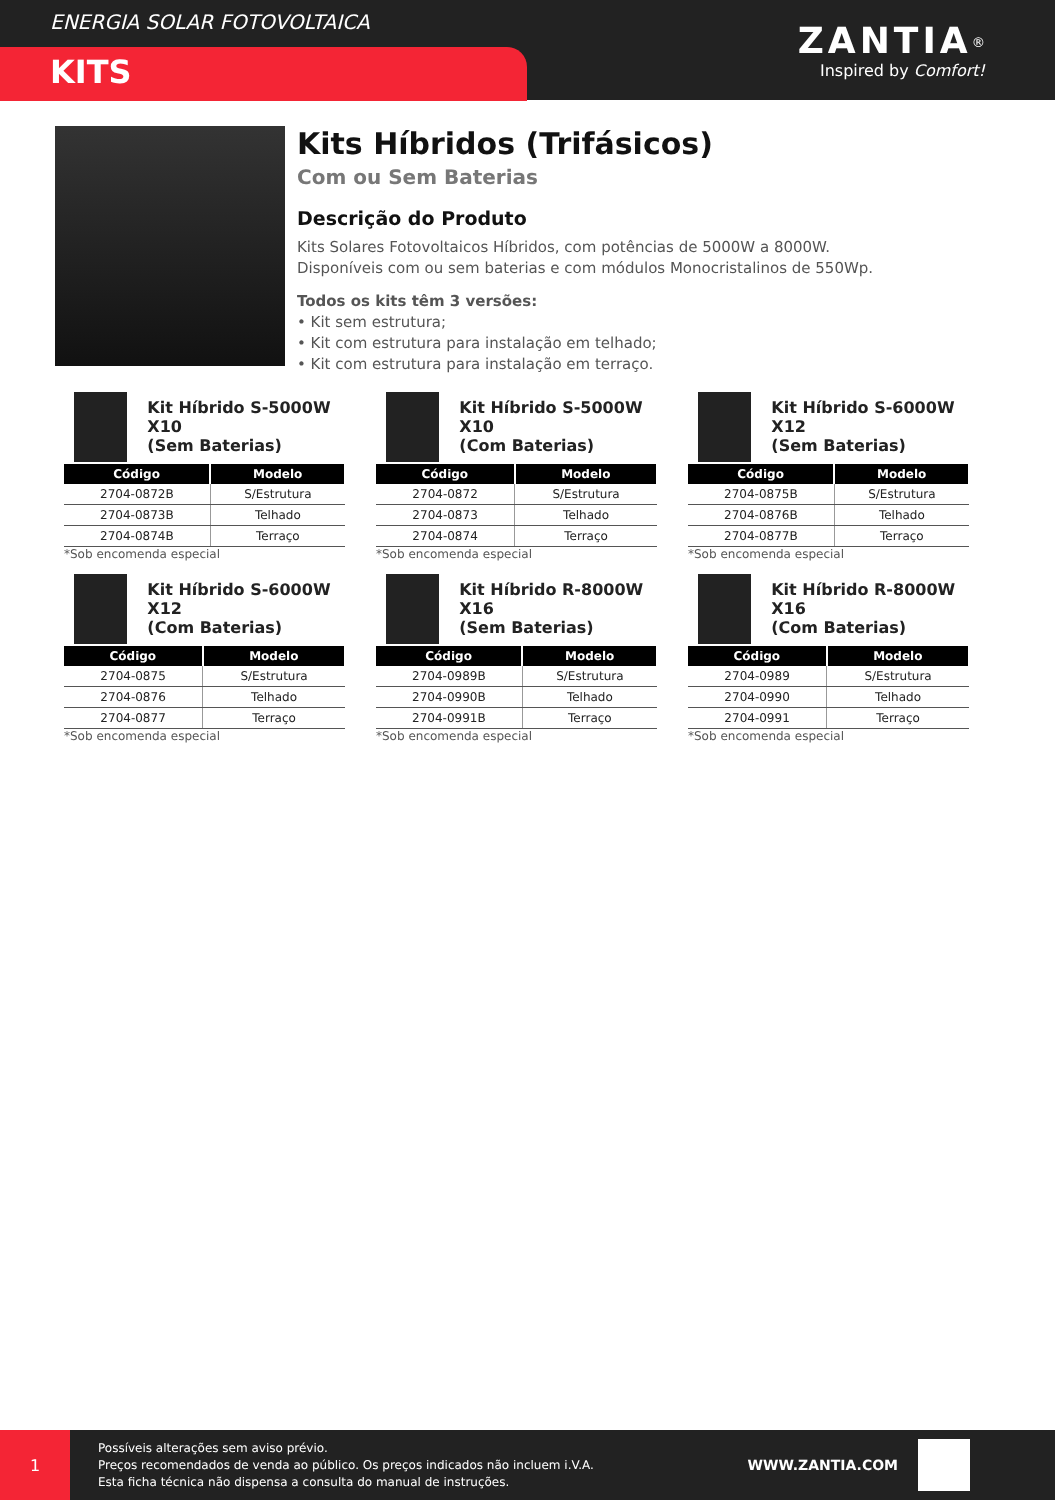ENERGIA SOLAR FOTOVOLTAICA
KITS
ZANTIA<sup>®</sup>
Inspired by Comfort!
Kits Híbridos (Trifásicos)
Com ou Sem Baterias
Descrição do Produto
Kits Solares Fotovoltaicos Híbridos, com potências de 5000W a 8000W.
Disponíveis com ou sem baterias e com módulos Monocristalinos de 550Wp.
Todos os kits têm 3 versões:
• Kit sem estrutura;
• Kit com estrutura para instalação em telhado;
• Kit com estrutura para instalação em terraço.
Kit Híbrido S-5000W X10
(Sem Baterias)
| Código | Modelo |
| --- | --- |
| 2704-0872B | S/Estrutura |
| 2704-0873B | Telhado |
| 2704-0874B | Terraço |
*Sob encomenda especial
Kit Híbrido S-5000W X10
(Com Baterias)
| Código | Modelo |
| --- | --- |
| 2704-0872 | S/Estrutura |
| 2704-0873 | Telhado |
| 2704-0874 | Terraço |
*Sob encomenda especial
Kit Híbrido S-6000W X12
(Sem Baterias)
| Código | Modelo |
| --- | --- |
| 2704-0875B | S/Estrutura |
| 2704-0876B | Telhado |
| 2704-0877B | Terraço |
*Sob encomenda especial
Kit Híbrido S-6000W X12
(Com Baterias)
| Código | Modelo |
| --- | --- |
| 2704-0875 | S/Estrutura |
| 2704-0876 | Telhado |
| 2704-0877 | Terraço |
*Sob encomenda especial
Kit Híbrido R-8000W X16
(Sem Baterias)
| Código | Modelo |
| --- | --- |
| 2704-0989B | S/Estrutura |
| 2704-0990B | Telhado |
| 2704-0991B | Terraço |
*Sob encomenda especial
Kit Híbrido R-8000W X16
(Com Baterias)
| Código | Modelo |
| --- | --- |
| 2704-0989 | S/Estrutura |
| 2704-0990 | Telhado |
| 2704-0991 | Terraço |
*Sob encomenda especial
1
Possíveis alterações sem aviso prévio.
Preços recomendados de venda ao público. Os preços indicados não incluem i.V.A.
Esta ficha técnica não dispensa a consulta do manual de instruções.
WWW.ZANTIA.COM